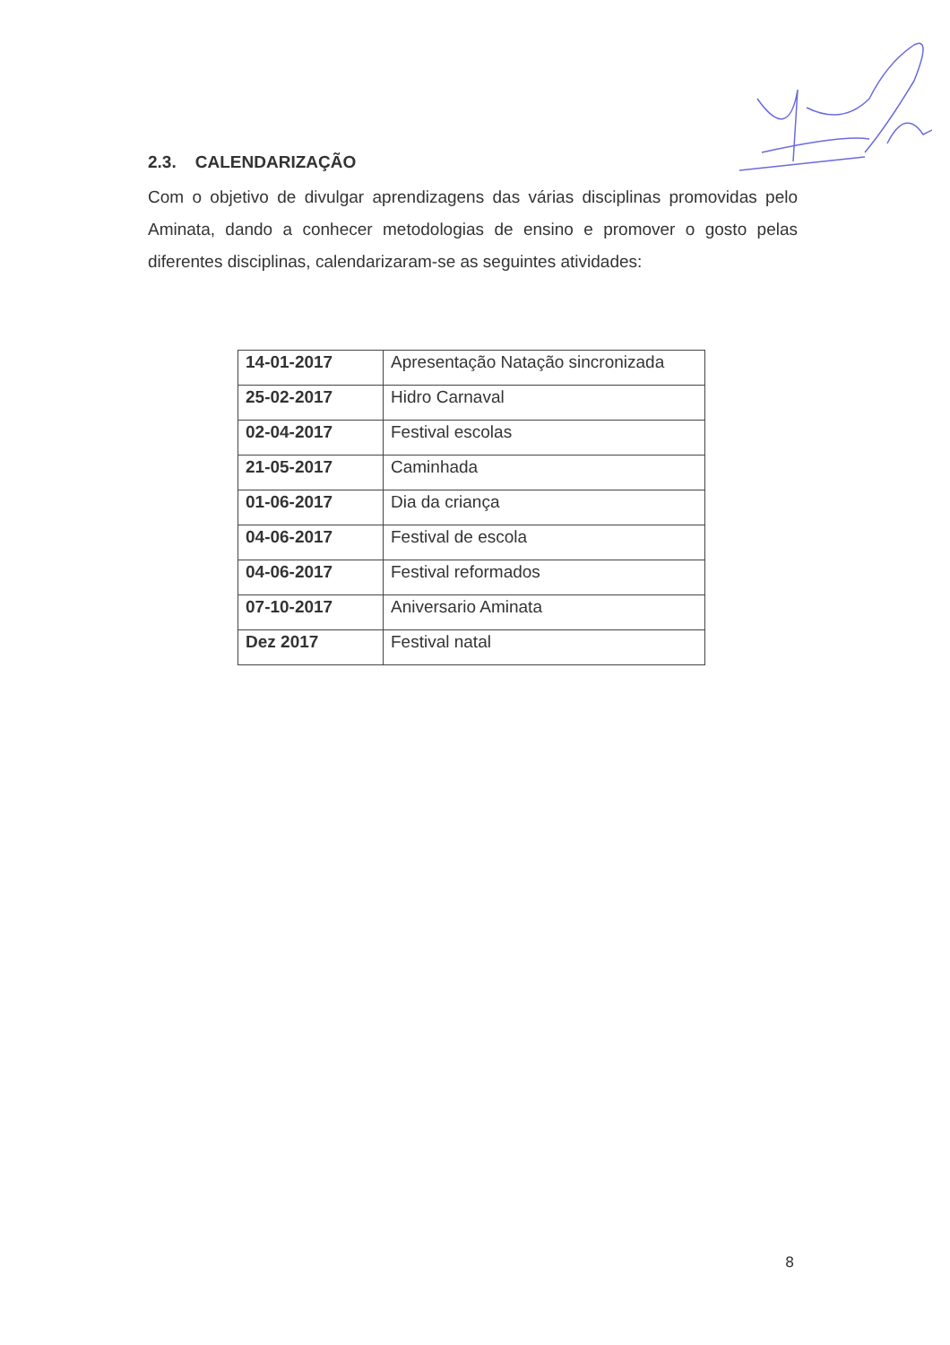2.3. CALENDARIZAÇÃO
Com o objetivo de divulgar aprendizagens das várias disciplinas promovidas pelo Aminata, dando a conhecer metodologias de ensino e promover o gosto pelas diferentes disciplinas, calendarizaram-se as seguintes atividades:
| 14-01-2017 | Apresentação Natação sincronizada |
| 25-02-2017 | Hidro Carnaval |
| 02-04-2017 | Festival escolas |
| 21-05-2017 | Caminhada |
| 01-06-2017 | Dia da criança |
| 04-06-2017 | Festival de escola |
| 04-06-2017 | Festival reformados |
| 07-10-2017 | Aniversario Aminata |
| Dez 2017 | Festival natal |
8